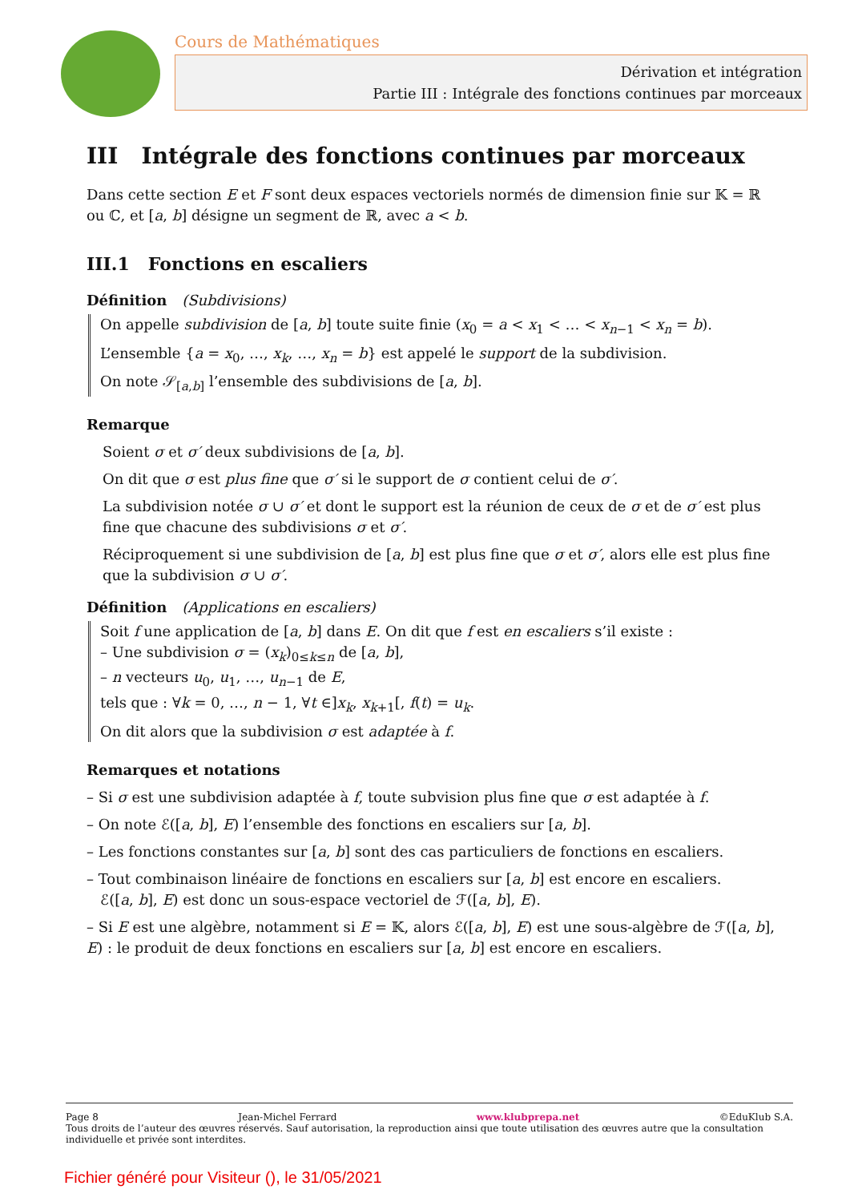Cours de Mathématiques
Dérivation et intégration
Partie III : Intégrale des fonctions continues par morceaux
III Intégrale des fonctions continues par morceaux
Dans cette section E et F sont deux espaces vectoriels normés de dimension finie sur 𝕂 = ℝ ou ℂ, et [a, b] désigne un segment de ℝ, avec a < b.
III.1 Fonctions en escaliers
Définition (Subdivisions)
On appelle subdivision de [a, b] toute suite finie (x<sub>0</sub> = a < x<sub>1</sub> < … < x<sub>n−1</sub> < x<sub>n</sub> = b).
L’ensemble {a = x<sub>0</sub>, …, x<sub>k</sub>, …, x<sub>n</sub> = b} est appelé le support de la subdivision.
On note 𝒮<sub>[a,b]</sub> l’ensemble des subdivisions de [a, b].
Remarque
Soient σ et σ′ deux subdivisions de [a, b].
On dit que σ est plus fine que σ′ si le support de σ contient celui de σ′.
La subdivision notée σ ∪ σ′ et dont le support est la réunion de ceux de σ et de σ′ est plus fine que chacune des subdivisions σ et σ′.
Réciproquement si une subdivision de [a, b] est plus fine que σ et σ′, alors elle est plus fine que la subdivision σ ∪ σ′.
Définition (Applications en escaliers)
Soit f une application de [a, b] dans E. On dit que f est en escaliers s’il existe :
– Une subdivision σ = (x<sub>k</sub>)<sub>0≤k≤n</sub> de [a, b],
– n vecteurs u<sub>0</sub>, u<sub>1</sub>, …, u<sub>n−1</sub> de E,
tels que : ∀k = 0, …, n − 1, ∀t ∈]x<sub>k</sub>, x<sub>k+1</sub>[, f(t) = u<sub>k</sub>.
On dit alors que la subdivision σ est adaptée à f.
Remarques et notations
– Si σ est une subdivision adaptée à f, toute subvision plus fine que σ est adaptée à f.
– On note ℰ([a, b], E) l’ensemble des fonctions en escaliers sur [a, b].
– Les fonctions constantes sur [a, b] sont des cas particuliers de fonctions en escaliers.
– Tout combinaison linéaire de fonctions en escaliers sur [a, b] est encore en escaliers.
ℰ([a, b], E) est donc un sous-espace vectoriel de ℱ([a, b], E).
– Si E est une algèbre, notamment si E = 𝕂, alors ℰ([a, b], E) est une sous-algèbre de ℱ([a, b], E) : le produit de deux fonctions en escaliers sur [a, b] est encore en escaliers.
Page 8 Jean-Michel Ferrard www.klubprepa.net ©EduKlub S.A.
Tous droits de l’auteur des œuvres réservés. Sauf autorisation, la reproduction ainsi que toute utilisation des œuvres autre que la consultation individuelle et privée sont interdites.
Fichier généré pour Visiteur (), le 31/05/2021